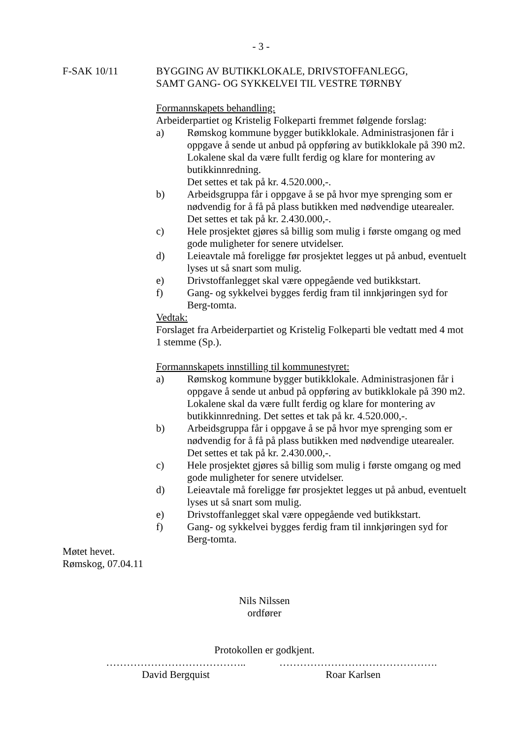- 3 -
F-SAK 10/11 BYGGING AV BUTIKKLOKALE, DRIVSTOFFANLEGG,
SAMT GANG- OG SYKKELVEI TIL VESTRE TØRNBY
Formannskapets behandling:
Arbeiderpartiet og Kristelig Folkeparti fremmet følgende forslag:
a) Rømskog kommune bygger butikklokale. Administrasjonen får i oppgave å sende ut anbud på oppføring av butikklokale på 390 m2.
Lokalene skal da være fullt ferdig og klare for montering av butikkinnredning.
Det settes et tak på kr. 4.520.000,-.
b) Arbeidsgruppa får i oppgave å se på hvor mye sprenging som er nødvendig for å få på plass butikken med nødvendige utearealer. Det settes et tak på kr. 2.430.000,-.
c) Hele prosjektet gjøres så billig som mulig i første omgang og med gode muligheter for senere utvidelser.
d) Leieavtale må foreligge før prosjektet legges ut på anbud, eventuelt lyses ut så snart som mulig.
e) Drivstoffanlegget skal være oppegående ved butikkstart.
f) Gang- og sykkelvei bygges ferdig fram til innkjøringen syd for Berg-tomta.
Vedtak:
Forslaget fra Arbeiderpartiet og Kristelig Folkeparti ble vedtatt med 4 mot 1 stemme (Sp.).
Formannskapets innstilling til kommunestyret:
a) Rømskog kommune bygger butikklokale. Administrasjonen får i oppgave å sende ut anbud på oppføring av butikklokale på 390 m2.
Lokalene skal da være fullt ferdig og klare for montering av butikkinnredning. Det settes et tak på kr. 4.520.000,-.
b) Arbeidsgruppa får i oppgave å se på hvor mye sprenging som er nødvendig for å få på plass butikken med nødvendige utearealer. Det settes et tak på kr. 2.430.000,-.
c) Hele prosjektet gjøres så billig som mulig i første omgang og med gode muligheter for senere utvidelser.
d) Leieavtale må foreligge før prosjektet legges ut på anbud, eventuelt lyses ut så snart som mulig.
e) Drivstoffanlegget skal være oppegående ved butikkstart.
f) Gang- og sykkelvei bygges ferdig fram til innkjøringen syd for Berg-tomta.
Møtet hevet.
Rømskog, 07.04.11
Nils Nilssen
ordfører
Protokollen er godkjent.
…………………………………..
David Bergquist
……………………………………….
Roar Karlsen